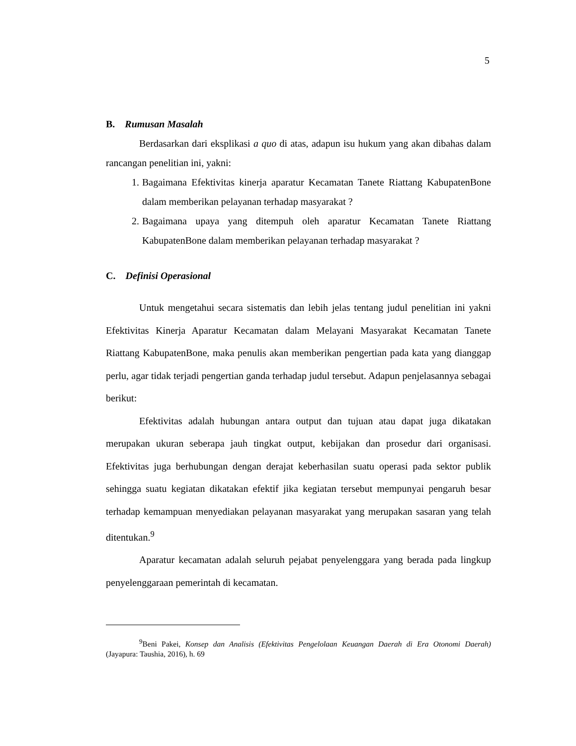5
B. Rumusan Masalah
Berdasarkan dari eksplikasi a quo di atas, adapun isu hukum yang akan dibahas dalam rancangan penelitian ini, yakni:
1. Bagaimana Efektivitas kinerja aparatur Kecamatan Tanete Riattang KabupatenBone dalam memberikan pelayanan terhadap masyarakat ?
2. Bagaimana upaya yang ditempuh oleh aparatur Kecamatan Tanete Riattang KabupatenBone dalam memberikan pelayanan terhadap masyarakat ?
C. Definisi Operasional
Untuk mengetahui secara sistematis dan lebih jelas tentang judul penelitian ini yakni Efektivitas Kinerja Aparatur Kecamatan dalam Melayani Masyarakat Kecamatan Tanete Riattang KabupatenBone, maka penulis akan memberikan pengertian pada kata yang dianggap perlu, agar tidak terjadi pengertian ganda terhadap judul tersebut. Adapun penjelasannya sebagai berikut:
Efektivitas adalah hubungan antara output dan tujuan atau dapat juga dikatakan merupakan ukuran seberapa jauh tingkat output, kebijakan dan prosedur dari organisasi. Efektivitas juga berhubungan dengan derajat keberhasilan suatu operasi pada sektor publik sehingga suatu kegiatan dikatakan efektif jika kegiatan tersebut mempunyai pengaruh besar terhadap kemampuan menyediakan pelayanan masyarakat yang merupakan sasaran yang telah ditentukan.<sup>9</sup>
Aparatur kecamatan adalah seluruh pejabat penyelenggara yang berada pada lingkup penyelenggaraan pemerintah di kecamatan.
<sup>9</sup> Beni Pakei, Konsep dan Analisis (Efektivitas Pengelolaan Keuangan Daerah di Era Otonomi Daerah) (Jayapura: Taushia, 2016), h. 69